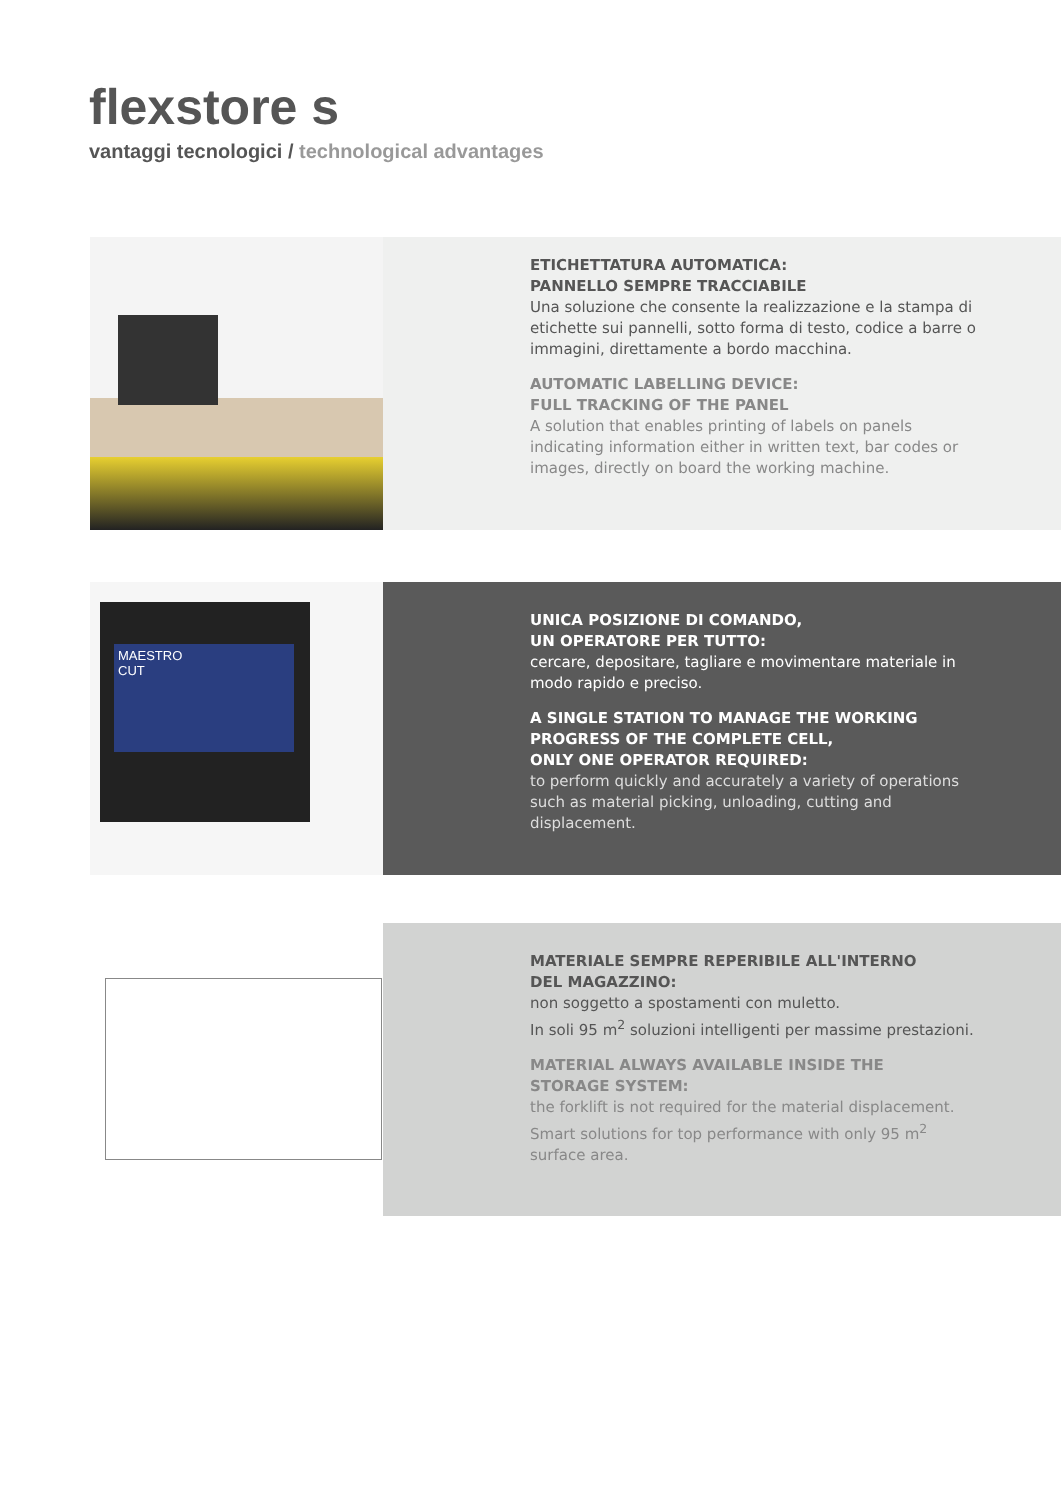flexstore s
vantaggi tecnologici / technological advantages
ETICHETTATURA AUTOMATICA:
PANNELLO SEMPRE TRACCIABILE
Una soluzione che consente la realizzazione e la stampa di etichette sui pannelli, sotto forma di testo, codice a barre o immagini, direttamente a bordo macchina.
AUTOMATIC LABELLING DEVICE:
FULL TRACKING OF THE PANEL
A solution that enables printing of labels on panels indicating information either in written text, bar codes or images, directly on board the working machine.
MAESTRO
CUT
UNICA POSIZIONE DI COMANDO,
UN OPERATORE PER TUTTO:
cercare, depositare, tagliare e movimentare materiale in modo rapido e preciso.
A SINGLE STATION TO MANAGE THE WORKING PROGRESS OF THE COMPLETE CELL,
ONLY ONE OPERATOR REQUIRED:
to perform quickly and accurately a variety of operations such as material picking, unloading, cutting and displacement.
MATERIALE SEMPRE REPERIBILE ALL'INTERNO
DEL MAGAZZINO:
non soggetto a spostamenti con muletto.
In soli 95 m<sup>2</sup> soluzioni intelligenti per massime prestazioni.
MATERIAL ALWAYS AVAILABLE INSIDE THE
STORAGE SYSTEM:
the forklift is not required for the material displacement. Smart solutions for top performance with only 95 m<sup>2</sup> surface area.